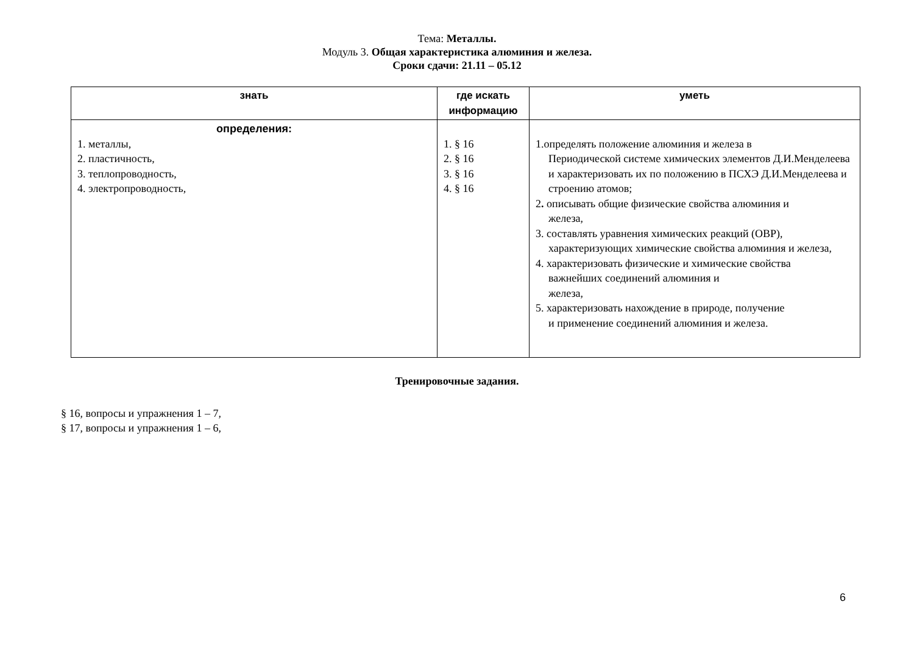Тема: Металлы.
Модуль 3. Общая характеристика алюминия и железа.
Сроки сдачи: 21.11 – 05.12
| знать | где искать информацию | уметь |
| --- | --- | --- |
| определения: 1. металлы, 2. пластичность, 3. теплопроводность, 4. электропроводность, | 1. § 16 2. § 16 3. § 16 4. § 16 | 1.определять положение алюминия и железа в Периодической системе химических элементов Д.И.Менделеева и характеризовать их по положению в ПСХЭ Д.И.Менделеева и строению атомов; 2 . описывать общие физические свойства алюминия и железа, 3. составлять уравнения химических реакций (ОВР), характеризующих химические свойства алюминия и железа, 4. характеризовать физические и химические свойства важнейших соединений алюминия и железа, 5. характеризовать нахождение в природе, получение и применение соединений алюминия и железа. |
Тренировочные задания.
§ 16, вопросы и упражнения 1 – 7,
§ 17, вопросы и упражнения 1 – 6,
6